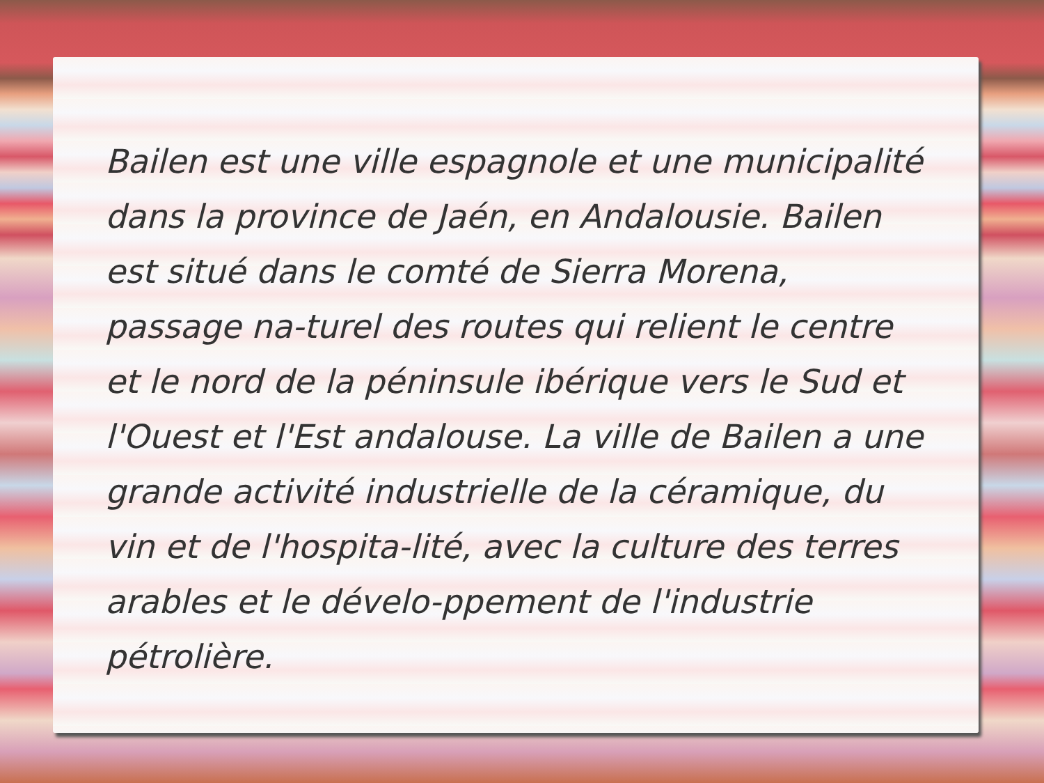Bailen est une ville espagnole et une municipalité dans la province de Jaén, en Andalousie. Bailen est situé dans le comté de Sierra Morena, passage na-turel des routes qui relient le centre et le nord de la péninsule ibérique vers le Sud et l'Ouest et l'Est andalouse. La ville de Bailen a une grande activité industrielle de la céramique, du vin et de l'hospita-lité, avec la culture des terres arables et le dévelo-ppement de l'industrie pétrolière.